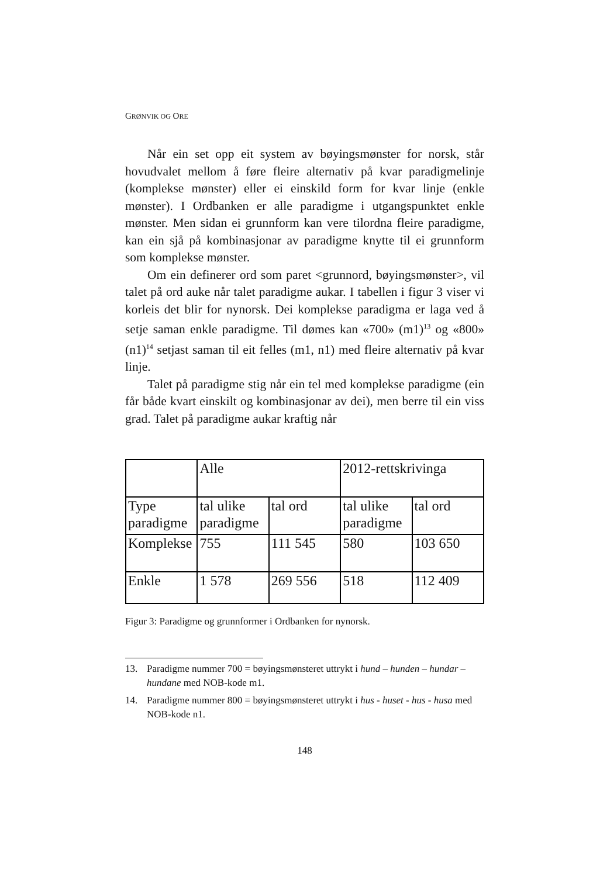GRØNVIK OG ORE
Når ein set opp eit system av bøyingsmønster for norsk, står hovudvalet mellom å føre fleire alternativ på kvar paradigmelinje (komplekse mønster) eller ei einskild form for kvar linje (enkle mønster). I Ordbanken er alle paradigme i utgangspunktet enkle mønster. Men sidan ei grunnform kan vere tilordna fleire paradigme, kan ein sjå på kombinasjonar av paradigme knytte til ei grunnform som komplekse mønster.
Om ein definerer ord som paret <grunnord, bøyingsmønster>, vil talet på ord auke når talet paradigme aukar. I tabellen i figur 3 viser vi korleis det blir for nynorsk. Dei komplekse paradigma er laga ved å setje saman enkle paradigme. Til dømes kan «700» (m1)<sup>13</sup> og «800» (n1)<sup>14</sup> setjast saman til eit felles (m1, n1) med fleire alternativ på kvar linje.
Talet på paradigme stig når ein tel med komplekse paradigme (ein får både kvart einskilt og kombinasjonar av dei), men berre til ein viss grad. Talet på paradigme aukar kraftig når
| | Alle | | 2012-rettskrivinga | |
| Type paradigme | tal ulike paradigme | tal ord | tal ulike paradigme | tal ord |
| Komplekse | 755 | 111 545 | 580 | 103 650 |
| Enkle | 1 578 | 269 556 | 518 | 112 409 |
Figur 3: Paradigme og grunnformer i Ordbanken for nynorsk.
13. Paradigme nummer 700 = bøyingsmønsteret uttrykt i hund – hunden – hundar – hundane med NOB-kode m1.
14. Paradigme nummer 800 = bøyingsmønsteret uttrykt i hus - huset - hus - husa med NOB-kode n1.
148